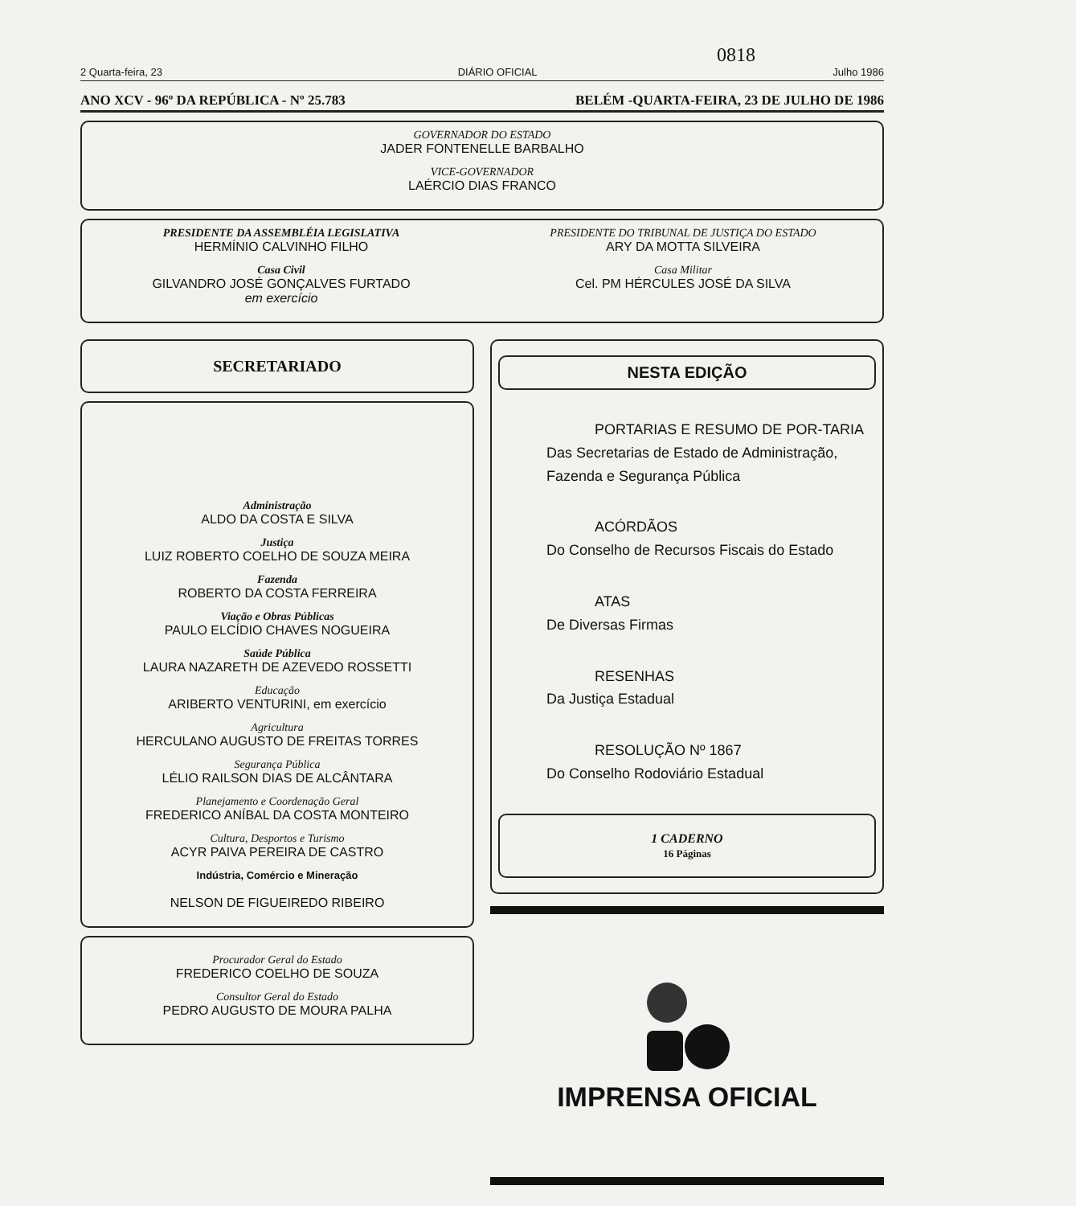0818
2 Quarta-feira, 23 DIÁRIO OFICIAL Julho 1986
ANO XCV - 96º DA REPÚBLICA - Nº 25.783 BELÉM -QUARTA-FEIRA, 23 DE JULHO DE 1986
GOVERNADOR DO ESTADO
JADER FONTENELLE BARBALHO
VICE-GOVERNADOR
LAÉRCIO DIAS FRANCO
PRESIDENTE DA ASSEMBLÉIA LEGISLATIVA
HERMÍNIO CALVINHO FILHO
Casa Civil
GILVANDRO JOSÉ GONÇALVES FURTADO
em exercício
PRESIDENTE DO TRIBUNAL DE JUSTIÇA DO ESTADO
ARY DA MOTTA SILVEIRA
Casa Militar
Cel. PM HÉRCULES JOSÉ DA SILVA
SECRETARIADO
Administração
ALDO DA COSTA E SILVA
Justiça
LUIZ ROBERTO COELHO DE SOUZA MEIRA
Fazenda
ROBERTO DA COSTA FERREIRA
Viação e Obras Públicas
PAULO ELCÍDIO CHAVES NOGUEIRA
Saúde Pública
LAURA NAZARETH DE AZEVEDO ROSSETTI
Educação
ARIBERTO VENTURINI, em exercício
Agricultura
HERCULANO AUGUSTO DE FREITAS TORRES
Segurança Pública
LÉLIO RAILSON DIAS DE ALCÂNTARA
Planejamento e Coordenação Geral
FREDERICO ANÍBAL DA COSTA MONTEIRO
Cultura, Desportos e Turismo
ACYR PAIVA PEREIRA DE CASTRO
Indústria, Comércio e Mineração
NELSON DE FIGUEIREDO RIBEIRO
Procurador Geral do Estado
FREDERICO COELHO DE SOUZA
Consultor Geral do Estado
PEDRO AUGUSTO DE MOURA PALHA
NESTA EDIÇÃO
PORTARIAS E RESUMO DE POR-TARIA
Das Secretarias de Estado de Administração, Fazenda e Segurança Pública
ACÓRDÃOS
Do Conselho de Recursos Fiscais do Estado
ATAS
De Diversas Firmas
RESENHAS
Da Justiça Estadual
RESOLUÇÃO Nº 1867
Do Conselho Rodoviário Estadual
1 CADERNO
16 Páginas
IMPRENSA OFICIAL